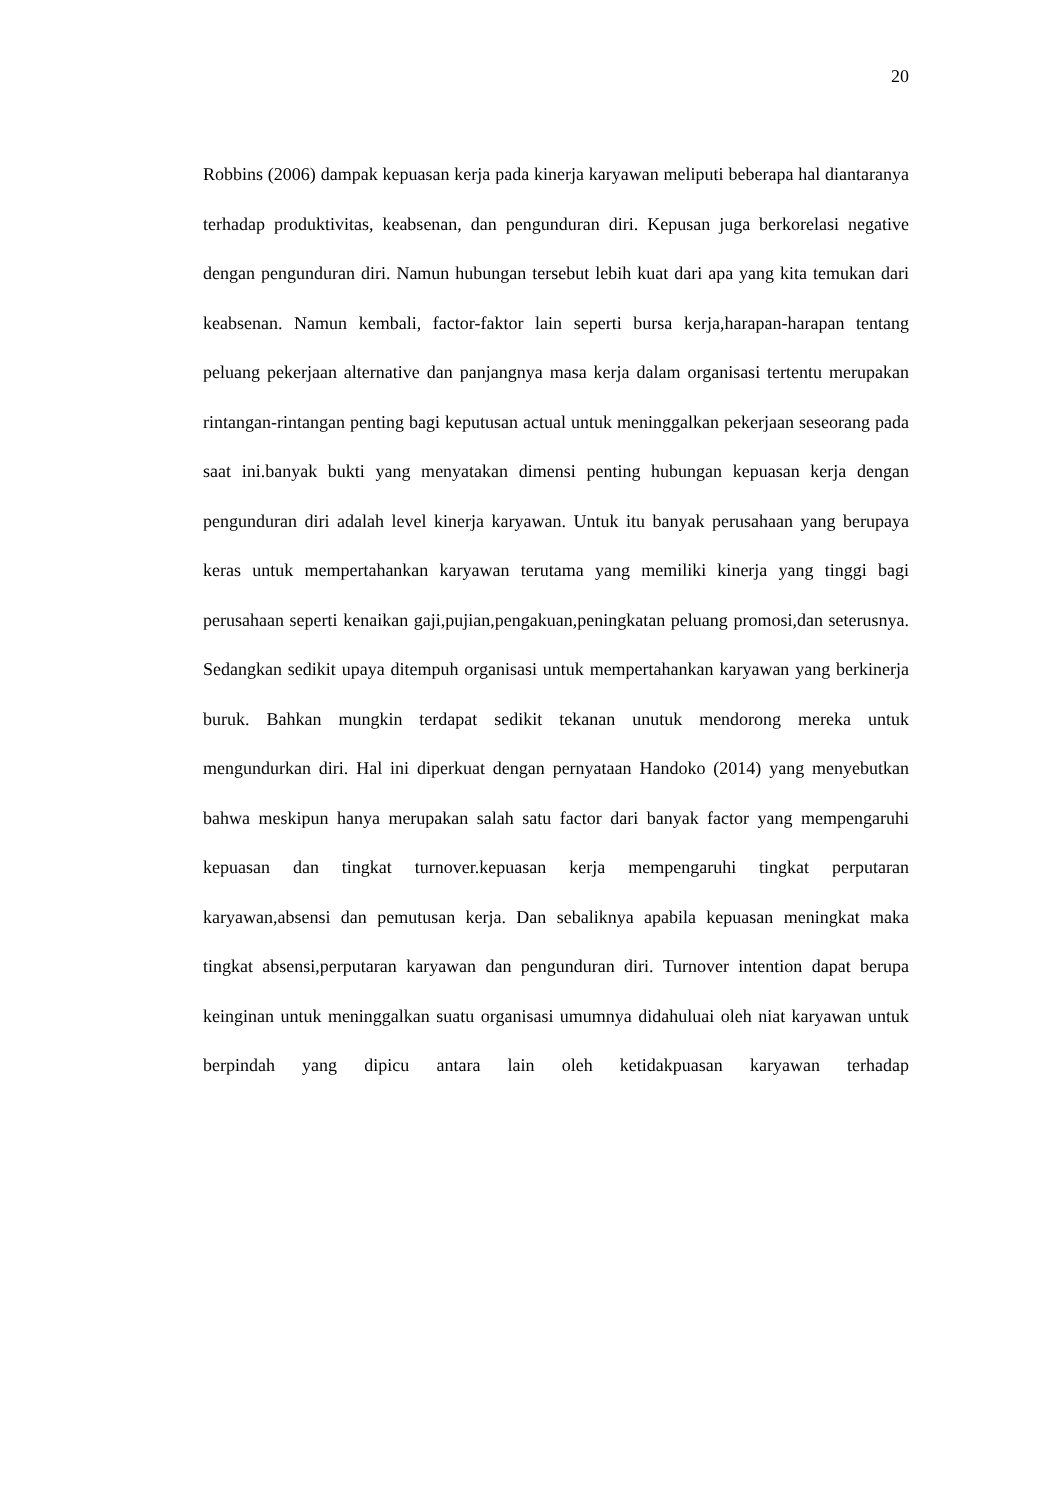20
Robbins (2006) dampak kepuasan kerja pada kinerja karyawan meliputi beberapa hal diantaranya terhadap produktivitas, keabsenan, dan pengunduran diri. Kepusan juga berkorelasi negative dengan pengunduran diri. Namun hubungan tersebut lebih kuat dari apa yang kita temukan dari keabsenan. Namun kembali, factor-faktor lain seperti bursa kerja,harapan-harapan tentang peluang pekerjaan alternative dan panjangnya masa kerja dalam organisasi tertentu merupakan rintangan-rintangan penting bagi keputusan actual untuk meninggalkan pekerjaan seseorang pada saat ini.banyak bukti yang menyatakan dimensi penting hubungan kepuasan kerja dengan pengunduran diri adalah level kinerja karyawan. Untuk itu banyak perusahaan yang berupaya keras untuk mempertahankan karyawan terutama yang memiliki kinerja yang tinggi bagi perusahaan seperti kenaikan gaji,pujian,pengakuan,peningkatan peluang promosi,dan seterusnya. Sedangkan sedikit upaya ditempuh organisasi untuk mempertahankan karyawan yang berkinerja buruk. Bahkan mungkin terdapat sedikit tekanan unutuk mendorong mereka untuk mengundurkan diri. Hal ini diperkuat dengan pernyataan Handoko (2014) yang menyebutkan bahwa meskipun hanya merupakan salah satu factor dari banyak factor yang mempengaruhi kepuasan dan tingkat turnover.kepuasan kerja mempengaruhi tingkat perputaran karyawan,absensi dan pemutusan kerja. Dan sebaliknya apabila kepuasan meningkat maka tingkat absensi,perputaran karyawan dan pengunduran diri. Turnover intention dapat berupa keinginan untuk meninggalkan suatu organisasi umumnya didahuluai oleh niat karyawan untuk berpindah yang dipicu antara lain oleh ketidakpuasan karyawan terhadap